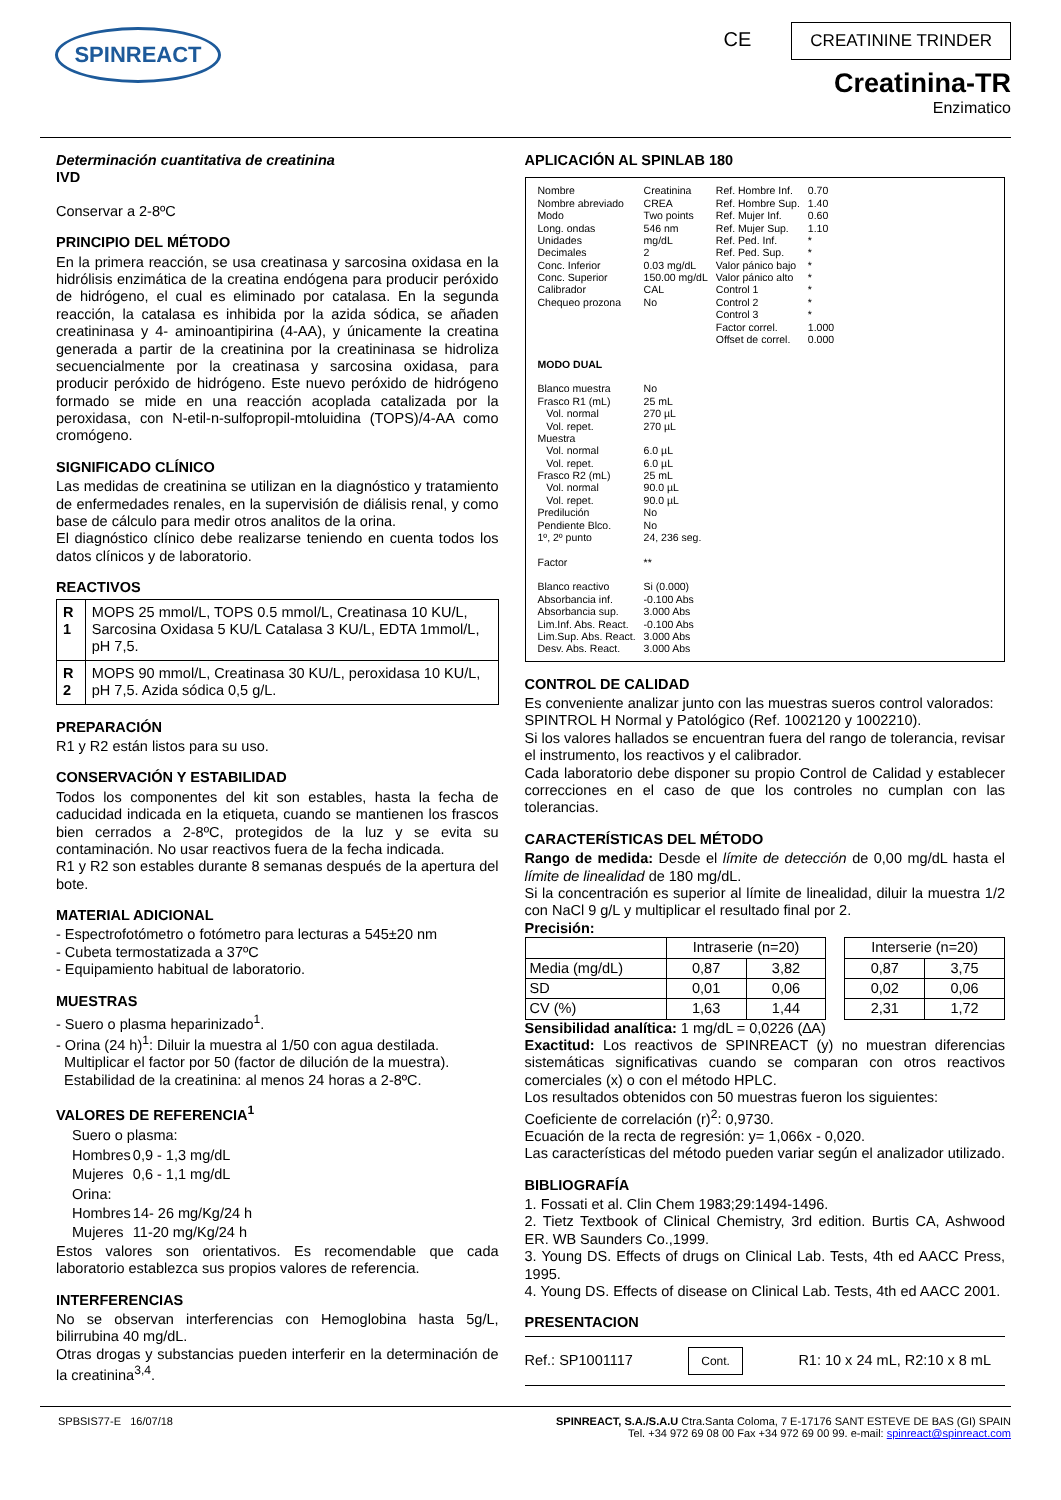SPINREACT
CE CREATININE TRINDER
Creatinina-TR
Enzimatico
Determinación cuantitativa de creatinina
IVD
Conservar a 2-8ºC
PRINCIPIO DEL MÉTODO
En la primera reacción, se usa creatinasa y sarcosina oxidasa en la hidrólisis enzimática de la creatina endógena para producir peróxido de hidrógeno, el cual es eliminado por catalasa. En la segunda reacción, la catalasa es inhibida por la azida sódica, se añaden creatininasa y 4- aminoantipirina (4-AA), y únicamente la creatina generada a partir de la creatinina por la creatininasa se hidroliza secuencialmente por la creatinasa y sarcosina oxidasa, para producir peróxido de hidrógeno. Este nuevo peróxido de hidrógeno formado se mide en una reacción acoplada catalizada por la peroxidasa, con N-etil-n-sulfopropil-mtoluidina (TOPS)/4-AA como cromógeno.
SIGNIFICADO CLÍNICO
Las medidas de creatinina se utilizan en la diagnóstico y tratamiento de enfermedades renales, en la supervisión de diálisis renal, y como base de cálculo para medir otros analitos de la orina.
El diagnóstico clínico debe realizarse teniendo en cuenta todos los datos clínicos y de laboratorio.
REACTIVOS
| R 1 | MOPS 25 mmol/L, TOPS 0.5 mmol/L, Creatinasa 10 KU/L, Sarcosina Oxidasa 5 KU/L Catalasa 3 KU/L, EDTA 1mmol/L, pH 7,5. |
| R 2 | MOPS 90 mmol/L, Creatinasa 30 KU/L, peroxidasa 10 KU/L, pH 7,5. Azida sódica 0,5 g/L. |
PREPARACIÓN
R1 y R2 están listos para su uso.
CONSERVACIÓN Y ESTABILIDAD
Todos los componentes del kit son estables, hasta la fecha de caducidad indicada en la etiqueta, cuando se mantienen los frascos bien cerrados a 2-8ºC, protegidos de la luz y se evita su contaminación. No usar reactivos fuera de la fecha indicada.
R1 y R2 son estables durante 8 semanas después de la apertura del bote.
MATERIAL ADICIONAL
- Espectrofotómetro o fotómetro para lecturas a 545±20 nm
- Cubeta termostatizada a 37ºC
- Equipamiento habitual de laboratorio.
MUESTRAS
- Suero o plasma heparinizado<sup>1</sup>.
- Orina (24 h)<sup>1</sup>: Diluir la muestra al 1/50 con agua destilada.
Multiplicar el factor por 50 (factor de dilución de la muestra).
Estabilidad de la creatinina: al menos 24 horas a 2-8ºC.
VALORES DE REFERENCIA<sup>1</sup>
| Suero o plasma: | |
| Hombres | 0,9 - 1,3 mg/dL |
| Mujeres | 0,6 - 1,1 mg/dL |
| Orina: | |
| Hombres | 14- 26 mg/Kg/24 h |
| Mujeres | 11-20 mg/Kg/24 h |
Estos valores son orientativos. Es recomendable que cada laboratorio establezca sus propios valores de referencia.
INTERFERENCIAS
No se observan interferencias con Hemoglobina hasta 5g/L, bilirrubina 40 mg/dL.
Otras drogas y substancias pueden interferir en la determinación de la creatinina<sup>3,4</sup>.
APLICACIÓN AL SPINLAB 180
| Nombre Nombre abreviado Modo Long. ondas Unidades Decimales Conc. Inferior Conc. Superior Calibrador Chequeo prozona | Creatinina CREA Two points 546 nm mg/dL 2 0.03 mg/dL 150.00 mg/dL CAL No | Ref. Hombre Inf. Ref. Hombre Sup. Ref. Mujer Inf. Ref. Mujer Sup. Ref. Ped. Inf. Ref. Ped. Sup. Valor pánico bajo Valor pánico alto Control 1 Control 2 Control 3 Factor correl. Offset de correl. | 0.70 1.40 0.60 1.10 * * * * * * * 1.000 0.000 |
| MODO DUAL | | | |
| Blanco muestra Frasco R1 (mL) Vol. normal Vol. repet. Muestra Vol. normal Vol. repet. Frasco R2 (mL) Vol. normal Vol. repet. Predilución Pendiente Blco. 1º, 2º punto Factor Blanco reactivo Absorbancia inf. Absorbancia sup. Lim.Inf. Abs. React. Lim.Sup. Abs. React. Desv. Abs. React. | No 25 mL 270 µL 270 µL 6.0 µL 6.0 µL 25 mL 90.0 µL 90.0 µL No No 24, 236 seg. ** Si (0.000) -0.100 Abs 3.000 Abs -0.100 Abs 3.000 Abs 3.000 Abs | | |
CONTROL DE CALIDAD
Es conveniente analizar junto con las muestras sueros control valorados:
SPINTROL H Normal y Patológico (Ref. 1002120 y 1002210).
Si los valores hallados se encuentran fuera del rango de tolerancia, revisar el instrumento, los reactivos y el calibrador.
Cada laboratorio debe disponer su propio Control de Calidad y establecer correcciones en el caso de que los controles no cumplan con las tolerancias.
CARACTERÍSTICAS DEL MÉTODO
Rango de medida: Desde el límite de detección de 0,00 mg/dL hasta el límite de linealidad de 180 mg/dL.
Si la concentración es superior al límite de linealidad, diluir la muestra 1/2 con NaCl 9 g/L y multiplicar el resultado final por 2.
Precisión:
| | Intraserie (n=20) | | | Interserie (n=20) | |
| Media (mg/dL) | 0,87 | 3,82 | | 0,87 | 3,75 |
| SD | 0,01 | 0,06 | | 0,02 | 0,06 |
| CV (%) | 1,63 | 1,44 | | 2,31 | 1,72 |
Sensibilidad analítica: 1 mg/dL = 0,0226 (∆A)
Exactitud: Los reactivos de SPINREACT (y) no muestran diferencias sistemáticas significativas cuando se comparan con otros reactivos comerciales (x) o con el método HPLC.
Los resultados obtenidos con 50 muestras fueron los siguientes:
Coeficiente de correlación (r)<sup>2</sup>: 0,9730.
Ecuación de la recta de regresión: y= 1,066x - 0,020.
Las características del método pueden variar según el analizador utilizado.
BIBLIOGRAFÍA
1. Fossati et al. Clin Chem 1983;29:1494-1496.
2. Tietz Textbook of Clinical Chemistry, 3rd edition. Burtis CA, Ashwood ER. WB Saunders Co.,1999.
3. Young DS. Effects of drugs on Clinical Lab. Tests, 4th ed AACC Press, 1995.
4. Young DS. Effects of disease on Clinical Lab. Tests, 4th ed AACC 2001.
PRESENTACION
Ref.: SP1001117 Cont. R1: 10 x 24 mL, R2:10 x 8 mL
SPBSIS77-E 16/07/18 SPINREACT, S.A./S.A.U Ctra.Santa Coloma, 7 E-17176 SANT ESTEVE DE BAS (GI) SPAIN
Tel. +34 972 69 08 00 Fax +34 972 69 00 99. e-mail: spinreact@spinreact.com